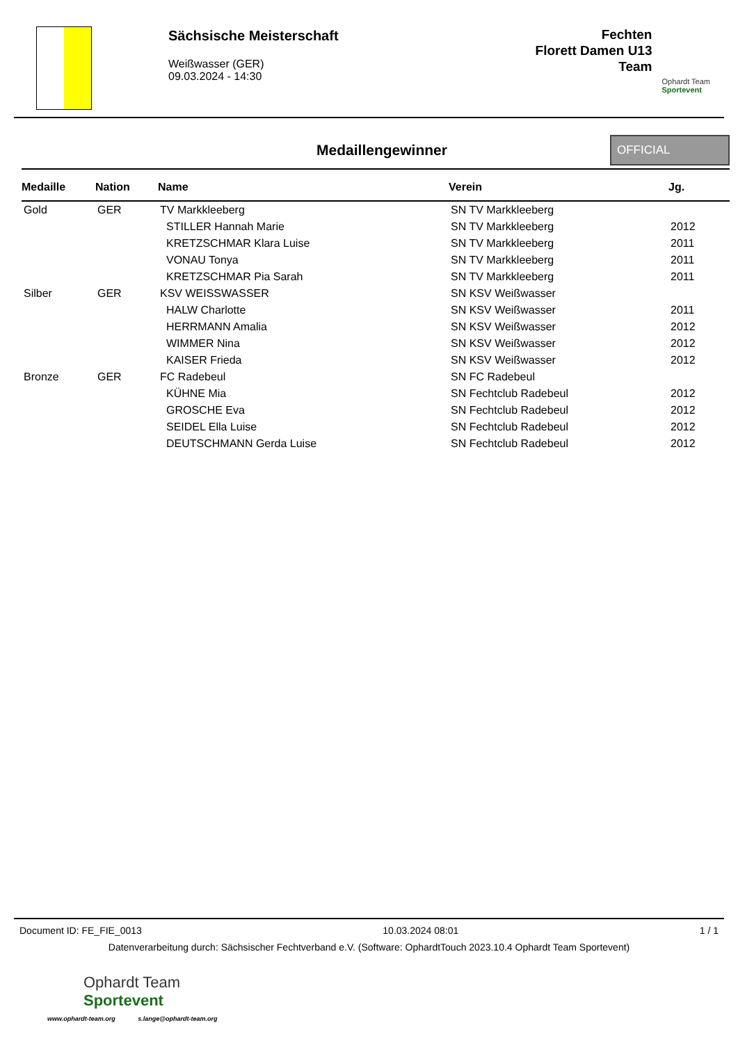Sächsische Meisterschaft
Weißwasser (GER)
09.03.2024 - 14:30
Fechten
Florett Damen U13
Team
Ophardt Team
Sportevent
Medaillengewinner
OFFICIAL
| Medaille | Nation | Name | Verein | Jg. |
| --- | --- | --- | --- | --- |
| Gold | GER | TV Markkleeberg | SN TV Markkleeberg | |
| | | STILLER Hannah Marie | SN TV Markkleeberg | 2012 |
| | | KRETZSCHMAR Klara Luise | SN TV Markkleeberg | 2011 |
| | | VONAU Tonya | SN TV Markkleeberg | 2011 |
| | | KRETZSCHMAR Pia Sarah | SN TV Markkleeberg | 2011 |
| Silber | GER | KSV WEISSWASSER | SN KSV Weißwasser | |
| | | HALW Charlotte | SN KSV Weißwasser | 2011 |
| | | HERRMANN Amalia | SN KSV Weißwasser | 2012 |
| | | WIMMER Nina | SN KSV Weißwasser | 2012 |
| | | KAISER Frieda | SN KSV Weißwasser | 2012 |
| Bronze | GER | FC Radebeul | SN FC Radebeul | |
| | | KÜHNE Mia | SN Fechtclub Radebeul | 2012 |
| | | GROSCHE Eva | SN Fechtclub Radebeul | 2012 |
| | | SEIDEL Ella Luise | SN Fechtclub Radebeul | 2012 |
| | | DEUTSCHMANN Gerda Luise | SN Fechtclub Radebeul | 2012 |
Document ID: FE_FIE_0013 10.03.2024 08:01 1 / 1
Datenverarbeitung durch: Sächsischer Fechtverband e.V. (Software: OphardtTouch 2023.10.4 Ophardt Team Sportevent)
Ophardt Team
Sportevent
www.ophardt-team.org s.lange@ophardt-team.org